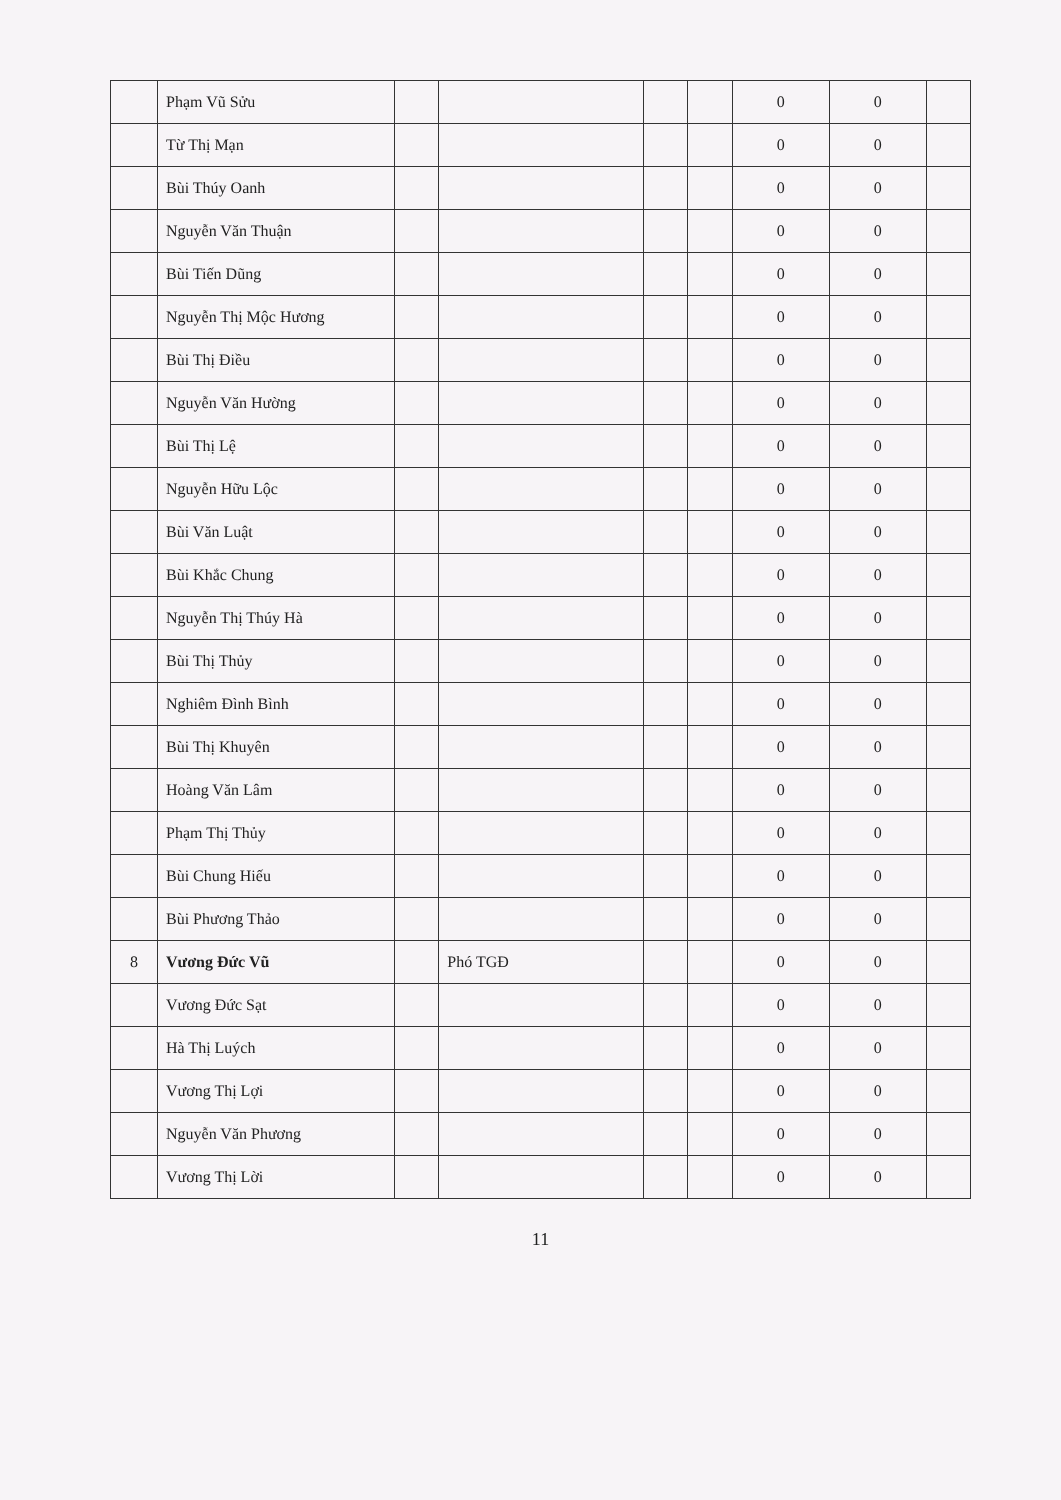| | Phạm Vũ Sửu | | | | | 0 | 0 | |
| | Từ Thị Mạn | | | | | 0 | 0 | |
| | Bùi Thúy Oanh | | | | | 0 | 0 | |
| | Nguyễn Văn Thuận | | | | | 0 | 0 | |
| | Bùi Tiến Dũng | | | | | 0 | 0 | |
| | Nguyễn Thị Mộc Hương | | | | | 0 | 0 | |
| | Bùi Thị Điều | | | | | 0 | 0 | |
| | Nguyễn Văn Hường | | | | | 0 | 0 | |
| | Bùi Thị Lệ | | | | | 0 | 0 | |
| | Nguyễn Hữu Lộc | | | | | 0 | 0 | |
| | Bùi Văn Luật | | | | | 0 | 0 | |
| | Bùi Khắc Chung | | | | | 0 | 0 | |
| | Nguyễn Thị Thúy Hà | | | | | 0 | 0 | |
| | Bùi Thị Thủy | | | | | 0 | 0 | |
| | Nghiêm Đình Bình | | | | | 0 | 0 | |
| | Bùi Thị Khuyên | | | | | 0 | 0 | |
| | Hoàng Văn Lâm | | | | | 0 | 0 | |
| | Phạm Thị Thủy | | | | | 0 | 0 | |
| | Bùi Chung Hiếu | | | | | 0 | 0 | |
| | Bùi Phương Thảo | | | | | 0 | 0 | |
| 8 | Vương Đức Vũ | | Phó TGĐ | | | 0 | 0 | |
| | Vương Đức Sạt | | | | | 0 | 0 | |
| | Hà Thị Luých | | | | | 0 | 0 | |
| | Vương Thị Lợi | | | | | 0 | 0 | |
| | Nguyễn Văn Phương | | | | | 0 | 0 | |
| | Vương Thị Lời | | | | | 0 | 0 | |
11